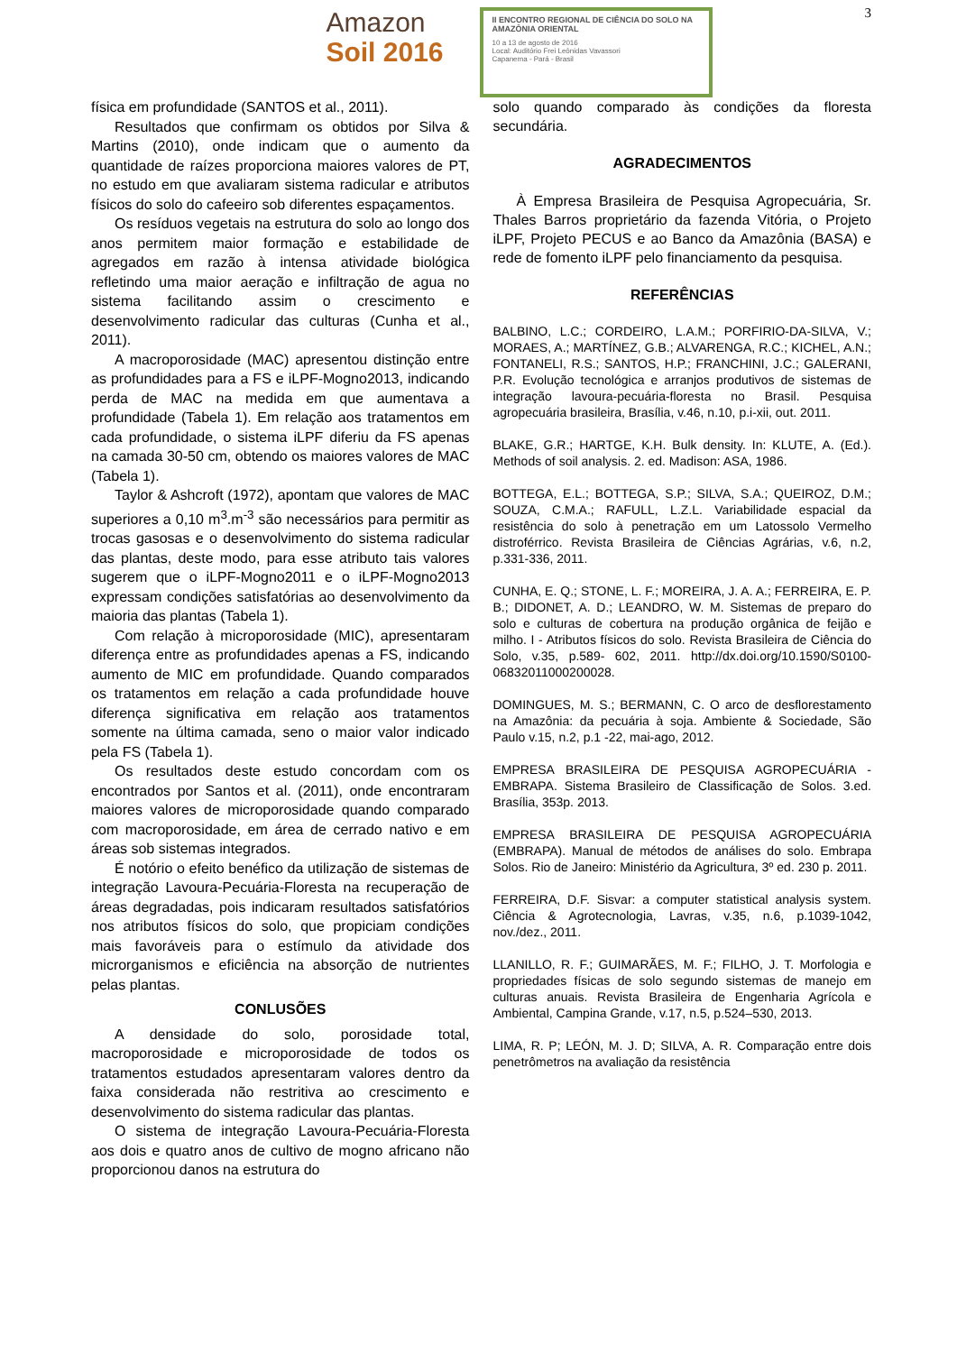3
Amazon
Soil 2016
II ENCONTRO REGIONAL DE CIÊNCIA DO SOLO NA AMAZÔNIA ORIENTAL
10 a 13 de agosto de 2016
Local: Auditório Frei Leônidas Vavassori
Capanema - Pará - Brasil
física em profundidade (SANTOS et al., 2011).
Resultados que confirmam os obtidos por Silva & Martins (2010), onde indicam que o aumento da quantidade de raízes proporciona maiores valores de PT, no estudo em que avaliaram sistema radicular e atributos físicos do solo do cafeeiro sob diferentes espaçamentos.
Os resíduos vegetais na estrutura do solo ao longo dos anos permitem maior formação e estabilidade de agregados em razão à intensa atividade biológica refletindo uma maior aeração e infiltração de agua no sistema facilitando assim o crescimento e desenvolvimento radicular das culturas (Cunha et al., 2011).
A macroporosidade (MAC) apresentou distinção entre as profundidades para a FS e iLPF-Mogno2013, indicando perda de MAC na medida em que aumentava a profundidade (Tabela 1). Em relação aos tratamentos em cada profundidade, o sistema iLPF diferiu da FS apenas na camada 30-50 cm, obtendo os maiores valores de MAC (Tabela 1).
Taylor & Ashcroft (1972), apontam que valores de MAC superiores a 0,10 m<sup>3</sup>.m<sup>-3</sup> são necessários para permitir as trocas gasosas e o desenvolvimento do sistema radicular das plantas, deste modo, para esse atributo tais valores sugerem que o iLPF-Mogno2011 e o iLPF-Mogno2013 expressam condições satisfatórias ao desenvolvimento da maioria das plantas (Tabela 1).
Com relação à microporosidade (MIC), apresentaram diferença entre as profundidades apenas a FS, indicando aumento de MIC em profundidade. Quando comparados os tratamentos em relação a cada profundidade houve diferença significativa em relação aos tratamentos somente na última camada, seno o maior valor indicado pela FS (Tabela 1).
Os resultados deste estudo concordam com os encontrados por Santos et al. (2011), onde encontraram maiores valores de microporosidade quando comparado com macroporosidade, em área de cerrado nativo e em áreas sob sistemas integrados.
É notório o efeito benéfico da utilização de sistemas de integração Lavoura-Pecuária-Floresta na recuperação de áreas degradadas, pois indicaram resultados satisfatórios nos atributos físicos do solo, que propiciam condições mais favoráveis para o estímulo da atividade dos microrganismos e eficiência na absorção de nutrientes pelas plantas.
CONLUSÕES
A densidade do solo, porosidade total, macroporosidade e microporosidade de todos os tratamentos estudados apresentaram valores dentro da faixa considerada não restritiva ao crescimento e desenvolvimento do sistema radicular das plantas.
O sistema de integração Lavoura-Pecuária-Floresta aos dois e quatro anos de cultivo de mogno africano não proporcionou danos na estrutura do
solo quando comparado às condições da floresta secundária.
AGRADECIMENTOS
À Empresa Brasileira de Pesquisa Agropecuária, Sr. Thales Barros proprietário da fazenda Vitória, o Projeto iLPF, Projeto PECUS e ao Banco da Amazônia (BASA) e rede de fomento iLPF pelo financiamento da pesquisa.
REFERÊNCIAS
BALBINO, L.C.; CORDEIRO, L.A.M.; PORFIRIO-DA-SILVA, V.; MORAES, A.; MARTÍNEZ, G.B.; ALVARENGA, R.C.; KICHEL, A.N.; FONTANELI, R.S.; SANTOS, H.P.; FRANCHINI, J.C.; GALERANI, P.R. Evolução tecnológica e arranjos produtivos de sistemas de integração lavoura-pecuária-floresta no Brasil. Pesquisa agropecuária brasileira, Brasília, v.46, n.10, p.i-xii, out. 2011.
BLAKE, G.R.; HARTGE, K.H. Bulk density. In: KLUTE, A. (Ed.). Methods of soil analysis. 2. ed. Madison: ASA, 1986.
BOTTEGA, E.L.; BOTTEGA, S.P.; SILVA, S.A.; QUEIROZ, D.M.; SOUZA, C.M.A.; RAFULL, L.Z.L. Variabilidade espacial da resistência do solo à penetração em um Latossolo Vermelho distroférrico. Revista Brasileira de Ciências Agrárias, v.6, n.2, p.331-336, 2011.
CUNHA, E. Q.; STONE, L. F.; MOREIRA, J. A. A.; FERREIRA, E. P. B.; DIDONET, A. D.; LEANDRO, W. M. Sistemas de preparo do solo e culturas de cobertura na produção orgânica de feijão e milho. I - Atributos físicos do solo. Revista Brasileira de Ciência do Solo, v.35, p.589- 602, 2011. http://dx.doi.org/10.1590/S0100-06832011000200028.
DOMINGUES, M. S.; BERMANN, C. O arco de desflorestamento na Amazônia: da pecuária à soja. Ambiente & Sociedade, São Paulo v.15, n.2, p.1 -22, mai-ago, 2012.
EMPRESA BRASILEIRA DE PESQUISA AGROPECUÁRIA - EMBRAPA. Sistema Brasileiro de Classificação de Solos. 3.ed. Brasília, 353p. 2013.
EMPRESA BRASILEIRA DE PESQUISA AGROPECUÁRIA (EMBRAPA). Manual de métodos de análises do solo. Embrapa Solos. Rio de Janeiro: Ministério da Agricultura, 3º ed. 230 p. 2011.
FERREIRA, D.F. Sisvar: a computer statistical analysis system. Ciência & Agrotecnologia, Lavras, v.35, n.6, p.1039-1042, nov./dez., 2011.
LLANILLO, R. F.; GUIMARÃES, M. F.; FILHO, J. T. Morfologia e propriedades físicas de solo segundo sistemas de manejo em culturas anuais. Revista Brasileira de Engenharia Agrícola e Ambiental, Campina Grande, v.17, n.5, p.524–530, 2013.
LIMA, R. P; LEÓN, M. J. D; SILVA, A. R. Comparação entre dois penetrômetros na avaliação da resistência